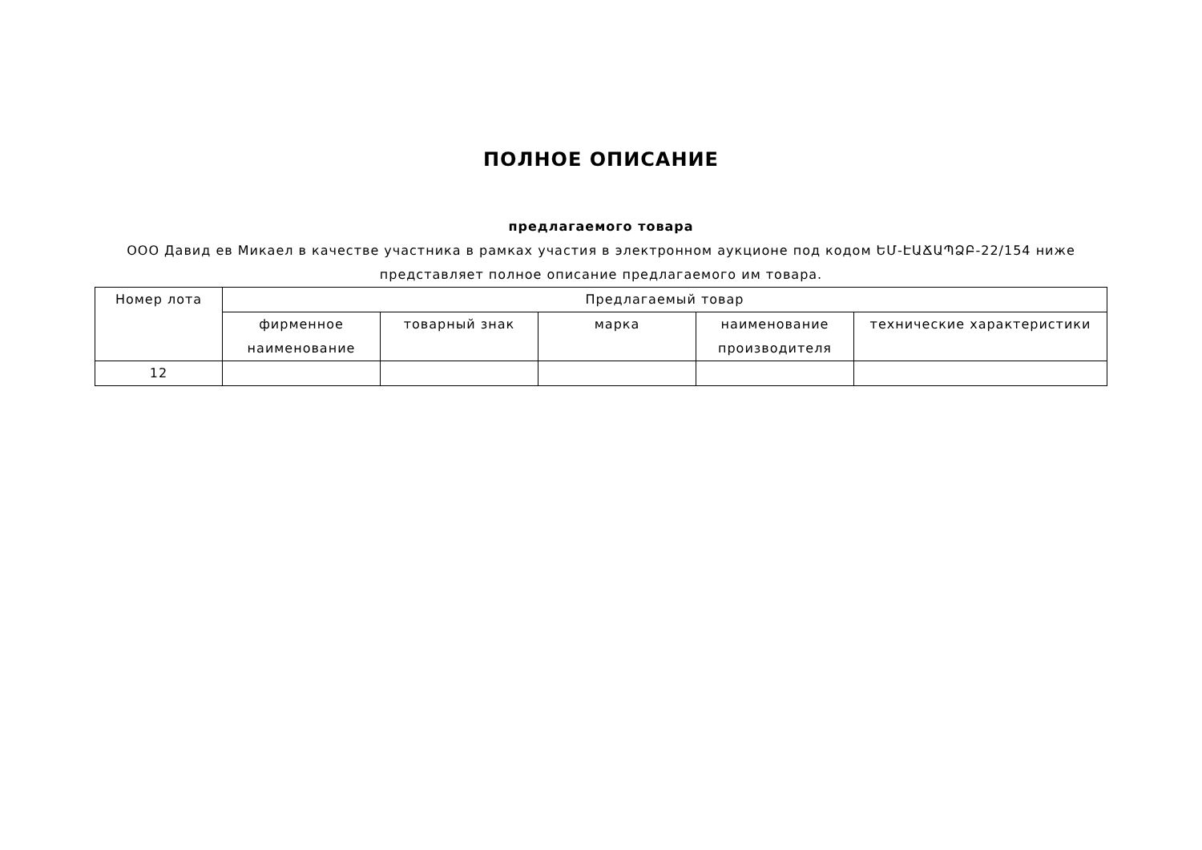ПОЛНОЕ ОПИСАНИЕ
предлагаемого товара
ООО Давид ев Микаел в качестве участника в рамках участия в электронном аукционе под кодом ԵՄ-ԷԱՃԱՊՁԲ-22/154 ниже представляет полное описание предлагаемого им товара.
| Номер лота | Предлагаемый товар | | | | |
| --- | --- | --- | --- | --- | --- |
| | фирменное наименование | товарный знак | марка | наименование производителя | технические характеристики |
| 12 | | | | | |